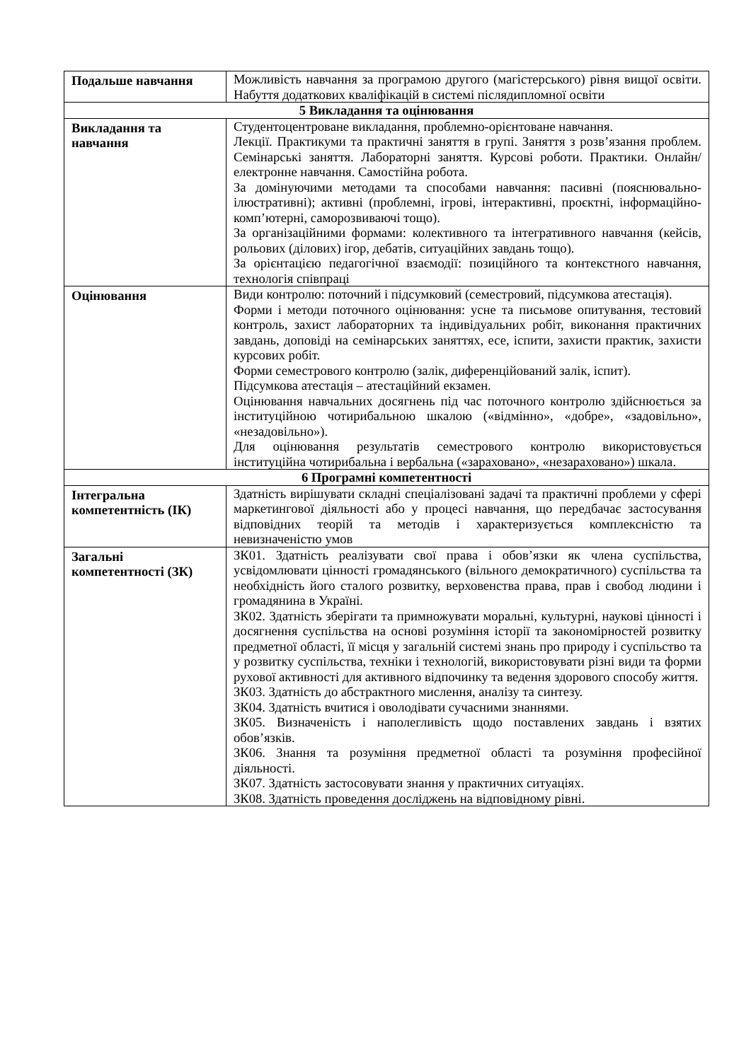| Подальше навчання | Можливість навчання за програмою другого (магістерського) рівня вищої освіти. Набуття додаткових кваліфікацій в системі післядипломної освіти |
| 5 Викладання та оцінювання | |
| Викладання та навчання | Студентоцентроване викладання, проблемно-орієнтоване навчання. Лекції. Практикуми та практичні заняття в групі. Заняття з розв’язання проблем. Семінарські заняття. Лабораторні заняття. Курсові роботи. Практики. Онлайн/електронне навчання. Самостійна робота. За домінуючими методами та способами навчання: пасивні (пояснювально-ілюстративні); активні (проблемні, ігрові, інтерактивні, проєктні, інформаційно-комп’ютерні, саморозвиваючі тощо). За організаційними формами: колективного та інтегративного навчання (кейсів, рольових (ділових) ігор, дебатів, ситуаційних завдань тощо). За орієнтацією педагогічної взаємодії: позиційного та контекстного навчання, технологія співпраці |
| Оцінювання | Види контролю: поточний і підсумковий (семестровий, підсумкова атестація). Форми і методи поточного оцінювання: усне та письмове опитування, тестовий контроль, захист лабораторних та індивідуальних робіт, виконання практичних завдань, доповіді на семінарських заняттях, есе, іспити, захисти практик, захисти курсових робіт. Форми семестрового контролю (залік, диференційований залік, іспит). Підсумкова атестація – атестаційний екзамен. Оцінювання навчальних досягнень під час поточного контролю здійснюється за інституційною чотирибальною шкалою («відмінно», «добре», «задовільно», «незадовільно»). Для оцінювання результатів семестрового контролю використовується інституційна чотирибальна і вербальна («зараховано», «незараховано») шкала. |
| 6 Програмні компетентності | |
| Інтегральна компетентність (ІК) | Здатність вирішувати складні спеціалізовані задачі та практичні проблеми у сфері маркетингової діяльності або у процесі навчання, що передбачає застосування відповідних теорій та методів і характеризується комплексністю та невизначеністю умов |
| Загальні компетентності (ЗК) | ЗК01. Здатність реалізувати свої права і обов’язки як члена суспільства, усвідомлювати цінності громадянського (вільного демократичного) суспільства та необхідність його сталого розвитку, верховенства права, прав і свобод людини і громадянина в Україні. ЗК02. Здатність зберігати та примножувати моральні, культурні, наукові цінності і досягнення суспільства на основі розуміння історії та закономірностей розвитку предметної області, її місця у загальній системі знань про природу і суспільство та у розвитку суспільства, техніки і технологій, використовувати різні види та форми рухової активності для активного відпочинку та ведення здорового способу життя. ЗК03. Здатність до абстрактного мислення, аналізу та синтезу. ЗК04. Здатність вчитися і оволодівати сучасними знаннями. ЗК05. Визначеність і наполегливість щодо поставлених завдань і взятих обов’язків. ЗК06. Знання та розуміння предметної області та розуміння професійної діяльності. ЗК07. Здатність застосовувати знання у практичних ситуаціях. ЗК08. Здатність проведення досліджень на відповідному рівні. |